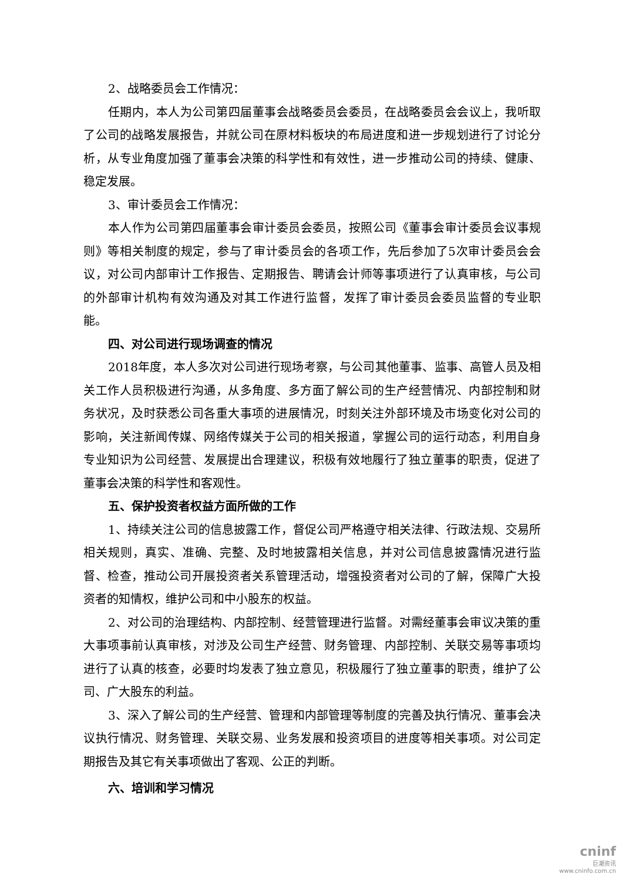2、战略委员会工作情况：
任期内，本人为公司第四届董事会战略委员会委员，在战略委员会会议上，我听取了公司的战略发展报告，并就公司在原材料板块的布局进度和进一步规划进行了讨论分析，从专业角度加强了董事会决策的科学性和有效性，进一步推动公司的持续、健康、稳定发展。
3、审计委员会工作情况：
本人作为公司第四届董事会审计委员会委员，按照公司《董事会审计委员会议事规则》等相关制度的规定，参与了审计委员会的各项工作，先后参加了5次审计委员会会议，对公司内部审计工作报告、定期报告、聘请会计师等事项进行了认真审核，与公司的外部审计机构有效沟通及对其工作进行监督，发挥了审计委员会委员监督的专业职能。
四、对公司进行现场调查的情况
2018年度，本人多次对公司进行现场考察，与公司其他董事、监事、高管人员及相关工作人员积极进行沟通，从多角度、多方面了解公司的生产经营情况、内部控制和财务状况，及时获悉公司各重大事项的进展情况，时刻关注外部环境及市场变化对公司的影响，关注新闻传媒、网络传媒关于公司的相关报道，掌握公司的运行动态，利用自身专业知识为公司经营、发展提出合理建议，积极有效地履行了独立董事的职责，促进了董事会决策的科学性和客观性。
五、保护投资者权益方面所做的工作
1、持续关注公司的信息披露工作，督促公司严格遵守相关法律、行政法规、交易所相关规则，真实、准确、完整、及时地披露相关信息，并对公司信息披露情况进行监督、检查，推动公司开展投资者关系管理活动，增强投资者对公司的了解，保障广大投资者的知情权，维护公司和中小股东的权益。
2、对公司的治理结构、内部控制、经营管理进行监督。对需经董事会审议决策的重大事项事前认真审核，对涉及公司生产经营、财务管理、内部控制、关联交易等事项均进行了认真的核查，必要时均发表了独立意见，积极履行了独立董事的职责，维护了公司、广大股东的利益。
3、深入了解公司的生产经营、管理和内部管理等制度的完善及执行情况、董事会决议执行情况、财务管理、关联交易、业务发展和投资项目的进度等相关事项。对公司定期报告及其它有关事项做出了客观、公正的判断。
六、培训和学习情况
cninf
巨潮资讯
www.cninfo.com.cn